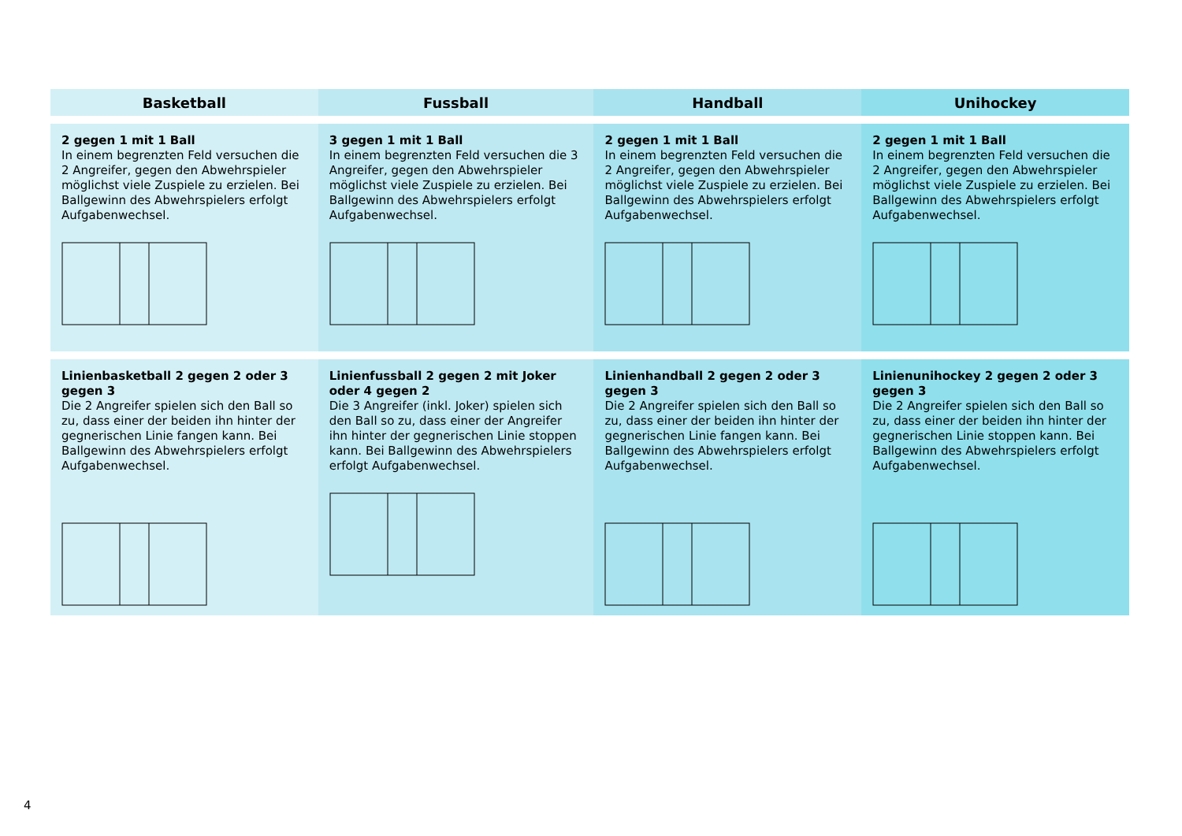| Basketball | Fussball | Handball | Unihockey |
| --- | --- | --- | --- |
| 2 gegen 1 mit 1 Ball In einem begrenzten Feld versuchen die 2 Angreifer, gegen den Abwehrspieler möglichst viele Zuspiele zu erzielen. Bei Ballgewinn des Abwehrspielers erfolgt Aufgabenwechsel. | 3 gegen 1 mit 1 Ball In einem begrenzten Feld versuchen die 3 Angreifer, gegen den Abwehrspieler möglichst viele Zuspiele zu erzielen. Bei Ballgewinn des Abwehrspielers erfolgt Aufgabenwechsel. | 2 gegen 1 mit 1 Ball In einem begrenzten Feld versuchen die 2 Angreifer, gegen den Abwehrspieler möglichst viele Zuspiele zu erzielen. Bei Ballgewinn des Abwehrspielers erfolgt Aufgabenwechsel. | 2 gegen 1 mit 1 Ball In einem begrenzten Feld versuchen die 2 Angreifer, gegen den Abwehrspieler möglichst viele Zuspiele zu erzielen. Bei Ballgewinn des Abwehrspielers erfolgt Aufgabenwechsel. |
| Linienbasketball 2 gegen 2 oder 3 gegen 3 Die 2 Angreifer spielen sich den Ball so zu, dass einer der beiden ihn hinter der gegnerischen Linie fangen kann. Bei Ballgewinn des Abwehrspielers erfolgt Aufgabenwechsel. | Linienfussball 2 gegen 2 mit Joker oder 4 gegen 2 Die 3 Angreifer (inkl. Joker) spielen sich den Ball so zu, dass einer der Angreifer ihn hinter der gegnerischen Linie stoppen kann. Bei Ballgewinn des Abwehrspielers erfolgt Aufgabenwechsel. | Linienhandball 2 gegen 2 oder 3 gegen 3 Die 2 Angreifer spielen sich den Ball so zu, dass einer der beiden ihn hinter der gegnerischen Linie fangen kann. Bei Ballgewinn des Abwehrspielers erfolgt Aufgabenwechsel. | Linienunihockey 2 gegen 2 oder 3 gegen 3 Die 2 Angreifer spielen sich den Ball so zu, dass einer der beiden ihn hinter der gegnerischen Linie stoppen kann. Bei Ballgewinn des Abwehrspielers erfolgt Aufgabenwechsel. |
4